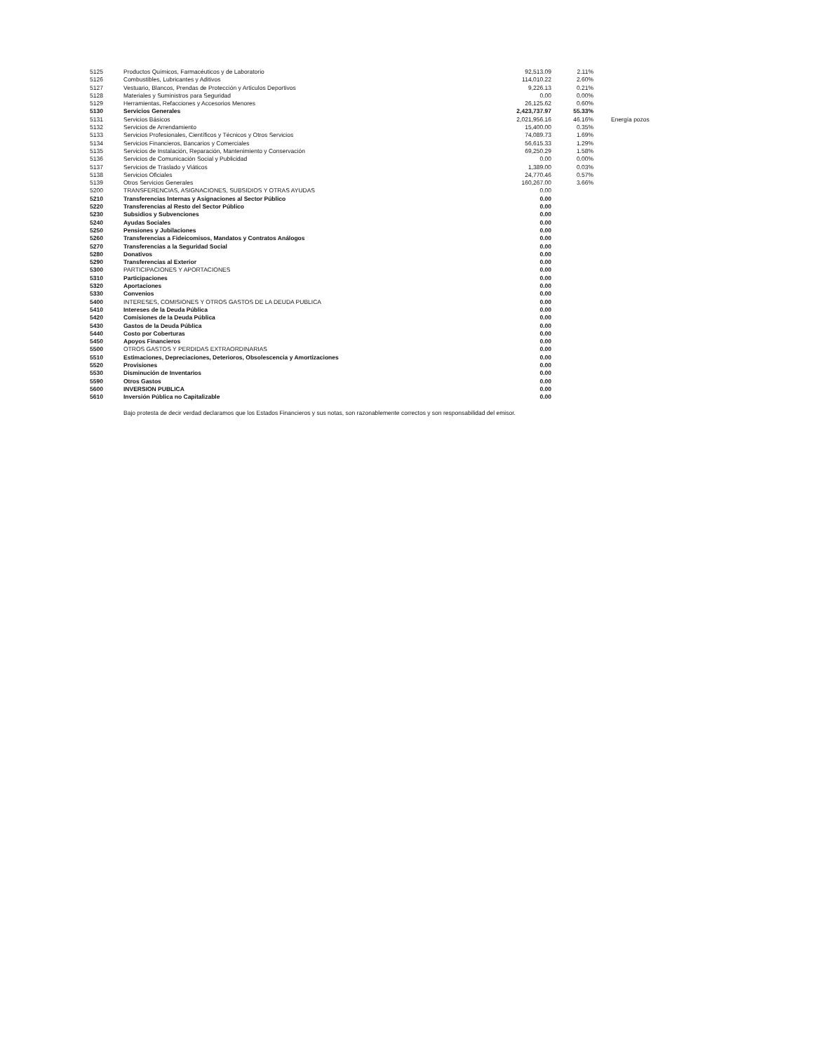| 5125 | Productos Químicos, Farmacéuticos y de Laboratorio | 92,513.09 | 2.11% | |
| 5126 | Combustibles, Lubricantes y Aditivos | 114,010.22 | 2.60% | |
| 5127 | Vestuario, Blancos, Prendas de Protección y Artículos Deportivos | 9,226.13 | 0.21% | |
| 5128 | Materiales y Suministros para Seguridad | 0.00 | 0.00% | |
| 5129 | Herramientas, Refacciones y Accesorios Menores | 26,125.62 | 0.60% | |
| 5130 | Servicios Generales | 2,423,737.97 | 55.33% | |
| 5131 | Servicios Básicos | 2,021,956.16 | 46.16% | Energía pozos |
| 5132 | Servicios de Arrendamiento | 15,400.00 | 0.35% | |
| 5133 | Servicios Profesionales, Científicos y Técnicos y Otros Servicios | 74,089.73 | 1.69% | |
| 5134 | Servicios Financieros, Bancarios y Comerciales | 56,615.33 | 1.29% | |
| 5135 | Servicios de Instalación, Reparación, Mantenimiento y Conservación | 69,250.29 | 1.58% | |
| 5136 | Servicios de Comunicación Social y Publicidad | 0.00 | 0.00% | |
| 5137 | Servicios de Traslado y Viáticos | 1,389.00 | 0.03% | |
| 5138 | Servicios Oficiales | 24,770.46 | 0.57% | |
| 5139 | Otros Servicios Generales | 160,267.00 | 3.66% | |
| 5200 | TRANSFERENCIAS, ASIGNACIONES, SUBSIDIOS Y OTRAS AYUDAS | 0.00 | | |
| 5210 | Transferencias Internas y Asignaciones al Sector Público | 0.00 | | |
| 5220 | Transferencias al Resto del Sector Público | 0.00 | | |
| 5230 | Subsidios y Subvenciones | 0.00 | | |
| 5240 | Ayudas Sociales | 0.00 | | |
| 5250 | Pensiones y Jubilaciones | 0.00 | | |
| 5260 | Transferencias a Fideicomisos, Mandatos y Contratos Análogos | 0.00 | | |
| 5270 | Transferencias a la Seguridad Social | 0.00 | | |
| 5280 | Donativos | 0.00 | | |
| 5290 | Transferencias al Exterior | 0.00 | | |
| 5300 | PARTICIPACIONES Y APORTACIONES | 0.00 | | |
| 5310 | Participaciones | 0.00 | | |
| 5320 | Aportaciones | 0.00 | | |
| 5330 | Convenios | 0.00 | | |
| 5400 | INTERESES, COMISIONES Y OTROS GASTOS DE LA DEUDA PUBLICA | 0.00 | | |
| 5410 | Intereses de la Deuda Pública | 0.00 | | |
| 5420 | Comisiones de la Deuda Pública | 0.00 | | |
| 5430 | Gastos de la Deuda Pública | 0.00 | | |
| 5440 | Costo por Coberturas | 0.00 | | |
| 5450 | Apoyos Financieros | 0.00 | | |
| 5500 | OTROS GASTOS Y PERDIDAS EXTRAORDINARIAS | 0.00 | | |
| 5510 | Estimaciones, Depreciaciones, Deterioros, Obsolescencia y Amortizaciones | 0.00 | | |
| 5520 | Provisiones | 0.00 | | |
| 5530 | Disminución de Inventarios | 0.00 | | |
| 5590 | Otros Gastos | 0.00 | | |
| 5600 | INVERSION PUBLICA | 0.00 | | |
| 5610 | Inversión Pública no Capitalizable | 0.00 | | |
Bajo protesta de decir verdad declaramos que los Estados Financieros y sus notas, son razonablemente correctos y son responsabilidad del emisor.